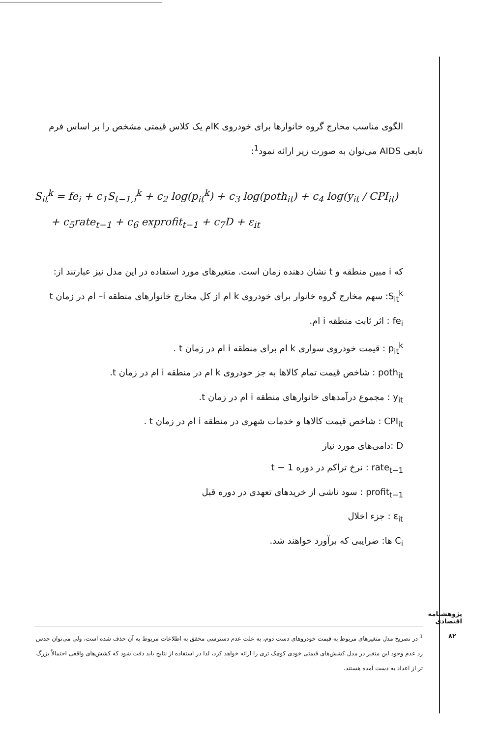الگوی مناسب مخارج گروه خانوارها برای خودروی Kام یک کلاس قیمتی مشخص را بر اساس فرم تابعی AIDS می‌توان به صورت زیر ارائه نمود<sup>1</sup>:
S<sub>it</sub><sup>k</sup> = fe<sub>i</sub> + c<sub>1</sub>S<sub>t−1,i</sub><sup>k</sup> + c<sub>2</sub> log(p<sub>it</sub><sup>k</sup>) + c<sub>3</sub> log(poth<sub>it</sub>) + c<sub>4</sub> log(y<sub>it</sub> / CPI<sub>it</sub>)
+ c<sub>5</sub>rate<sub>t−1</sub> + c<sub>6</sub> exprofit<sub>t−1</sub> + c<sub>7</sub>D + ε<sub>it</sub>
که i مبین منطقه و t نشان دهنده زمان است. متغیرهای مورد استفاده در این مدل نیز عبارتند از:
S<sub>it</sub><sup>k</sup>: سهم مخارج گروه خانوار برای خودروی k ام از کل مخارج خانوارهای منطقه i– ام در زمان t
fe<sub>i</sub> : اثر ثابت منطقه i ام.
p<sub>it</sub><sup>k</sup> : قیمت خودروی سواری k ام برای منطقه i ام در زمان t .
poth<sub>it</sub> : شاخص قیمت تمام کالاها به جز خودروی k ام در منطقه i ام در زمان t.
y<sub>it</sub> : مجموع درآمدهای خانوارهای منطقه i ام در زمان t.
CPI<sub>it</sub> : شاخص قیمت کالاها و خدمات شهری در منطقه i ام در زمان t .
D :دامی‌های مورد نیاز
rate<sub>t−1</sub> : نرخ تراکم در دوره t − 1
profit<sub>t−1</sub> : سود ناشی از خریدهای تعهدی در دوره قبل
ε<sub>it</sub> : جزء اخلال
C<sub>i</sub> ها: ضرایبی که برآورد خواهند شد.
<sup>1</sup> در تصریح مدل متغیرهای مربوط به قیمت خودروهای دست دوم، به علت عدم دسترسی محقق به اطلاعات مربوط به آن حذف شده است، ولی می‌توان حدس زد عدم وجود این متغیر در مدل کشش‌های قیمتی خودی کوچک تری را ارائه خواهد کرد، لذا در استفاده از نتایج باید دقت شود که کشش‌های واقعی احتمالاً بزرگ تر از اعداد به دست آمده هستند.
پژوهشنامه اقتصادی
۸۲